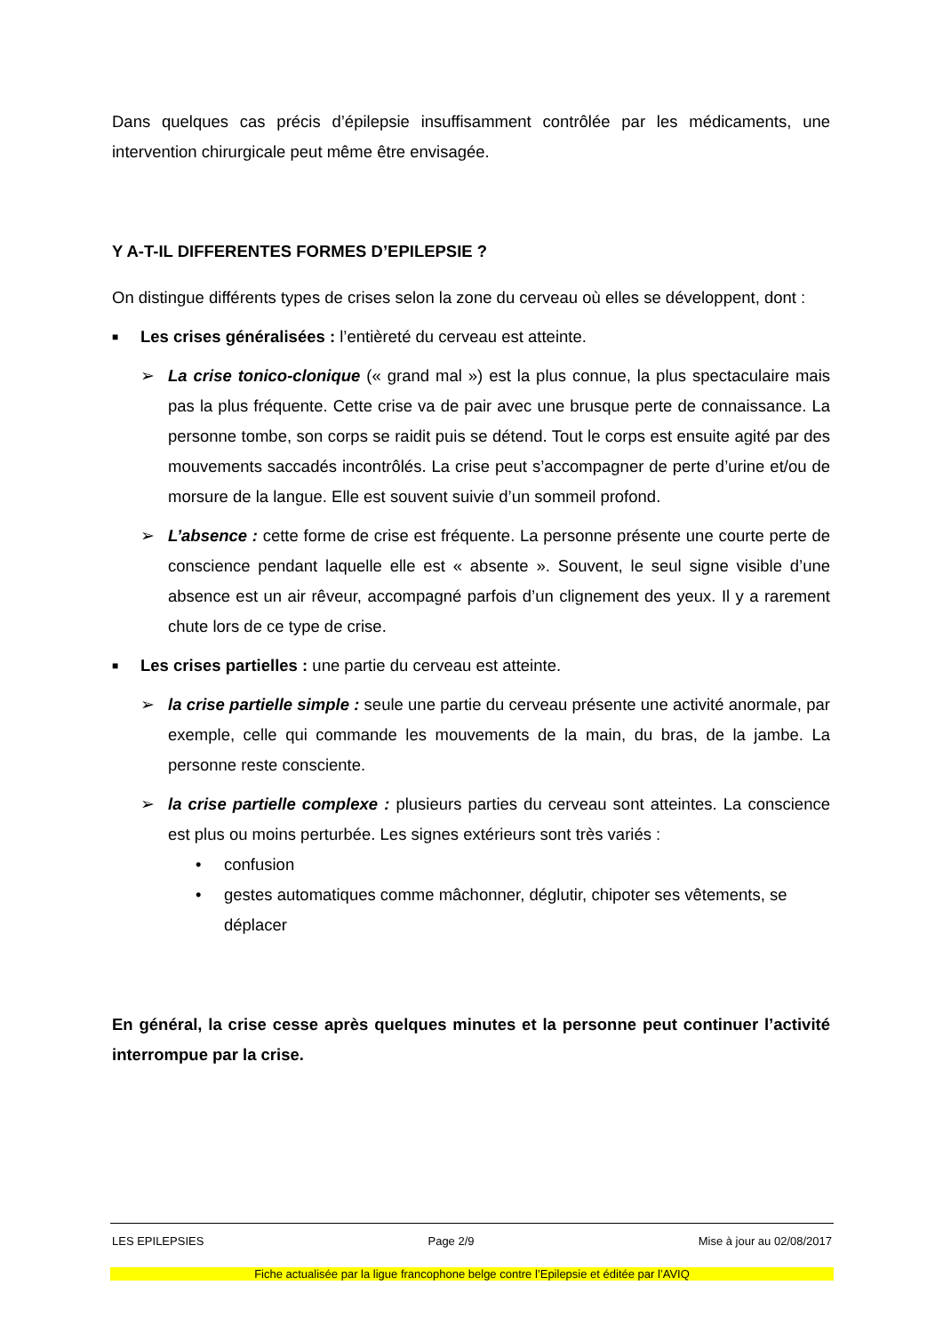Dans quelques cas précis d’épilepsie insuffisamment contrôlée par les médicaments, une intervention chirurgicale peut même être envisagée.
Y A-T-IL DIFFERENTES FORMES D’EPILEPSIE ?
On distingue différents types de crises selon la zone du cerveau où elles se développent, dont :
■
Les crises généralisées : l’entièreté du cerveau est atteinte.
➢ La crise tonico-clonique (« grand mal ») est la plus connue, la plus spectaculaire mais pas la plus fréquente. Cette crise va de pair avec une brusque perte de connaissance. La personne tombe, son corps se raidit puis se détend. Tout le corps est ensuite agité par des mouvements saccadés incontrôlés. La crise peut s’accompagner de perte d’urine et/ou de morsure de la langue. Elle est souvent suivie d’un sommeil profond.
➢ L’absence : cette forme de crise est fréquente. La personne présente une courte perte de conscience pendant laquelle elle est « absente ». Souvent, le seul signe visible d’une absence est un air rêveur, accompagné parfois d’un clignement des yeux. Il y a rarement chute lors de ce type de crise.
■
Les crises partielles : une partie du cerveau est atteinte.
➢ la crise partielle simple : seule une partie du cerveau présente une activité anormale, par exemple, celle qui commande les mouvements de la main, du bras, de la jambe. La personne reste consciente.
➢ la crise partielle complexe : plusieurs parties du cerveau sont atteintes. La conscience est plus ou moins perturbée. Les signes extérieurs sont très variés :
• confusion
• gestes automatiques comme mâchonner, déglutir, chipoter ses vêtements, se déplacer
En général, la crise cesse après quelques minutes et la personne peut continuer l’activité interrompue par la crise.
LES EPILEPSIES Page 2/9 Mise à jour au 02/08/2017
Fiche actualisée par la ligue francophone belge contre l’Epilepsie et éditée par l’AVIQ